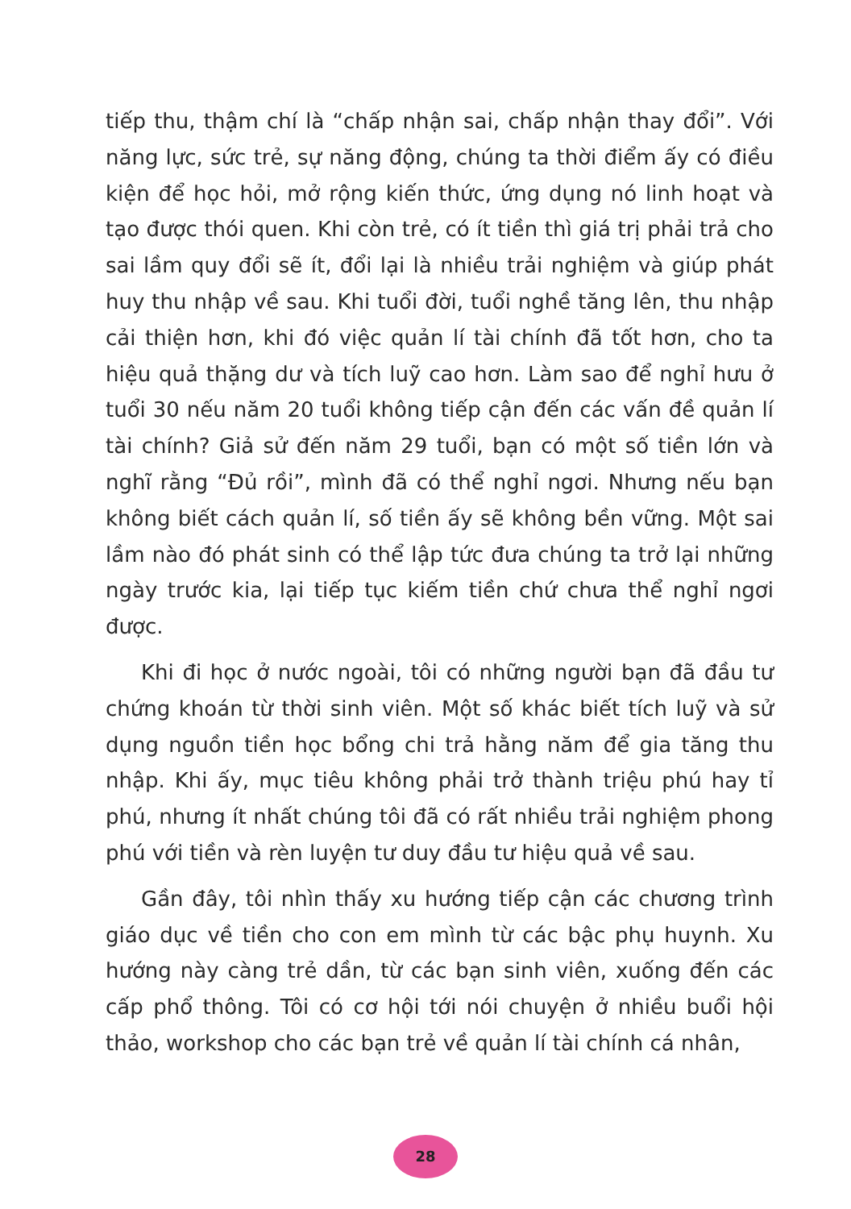tiếp thu, thậm chí là “chấp nhận sai, chấp nhận thay đổi”. Với năng lực, sức trẻ, sự năng động, chúng ta thời điểm ấy có điều kiện để học hỏi, mở rộng kiến thức, ứng dụng nó linh hoạt và tạo được thói quen. Khi còn trẻ, có ít tiền thì giá trị phải trả cho sai lầm quy đổi sẽ ít, đổi lại là nhiều trải nghiệm và giúp phát huy thu nhập về sau. Khi tuổi đời, tuổi nghề tăng lên, thu nhập cải thiện hơn, khi đó việc quản lí tài chính đã tốt hơn, cho ta hiệu quả thặng dư và tích luỹ cao hơn. Làm sao để nghỉ hưu ở tuổi 30 nếu năm 20 tuổi không tiếp cận đến các vấn đề quản lí tài chính? Giả sử đến năm 29 tuổi, bạn có một số tiền lớn và nghĩ rằng “Đủ rồi”, mình đã có thể nghỉ ngơi. Nhưng nếu bạn không biết cách quản lí, số tiền ấy sẽ không bền vững. Một sai lầm nào đó phát sinh có thể lập tức đưa chúng ta trở lại những ngày trước kia, lại tiếp tục kiếm tiền chứ chưa thể nghỉ ngơi được.
Khi đi học ở nước ngoài, tôi có những người bạn đã đầu tư chứng khoán từ thời sinh viên. Một số khác biết tích luỹ và sử dụng nguồn tiền học bổng chi trả hằng năm để gia tăng thu nhập. Khi ấy, mục tiêu không phải trở thành triệu phú hay tỉ phú, nhưng ít nhất chúng tôi đã có rất nhiều trải nghiệm phong phú với tiền và rèn luyện tư duy đầu tư hiệu quả về sau.
Gần đây, tôi nhìn thấy xu hướng tiếp cận các chương trình giáo dục về tiền cho con em mình từ các bậc phụ huynh. Xu hướng này càng trẻ dần, từ các bạn sinh viên, xuống đến các cấp phổ thông. Tôi có cơ hội tới nói chuyện ở nhiều buổi hội thảo, workshop cho các bạn trẻ về quản lí tài chính cá nhân,
28